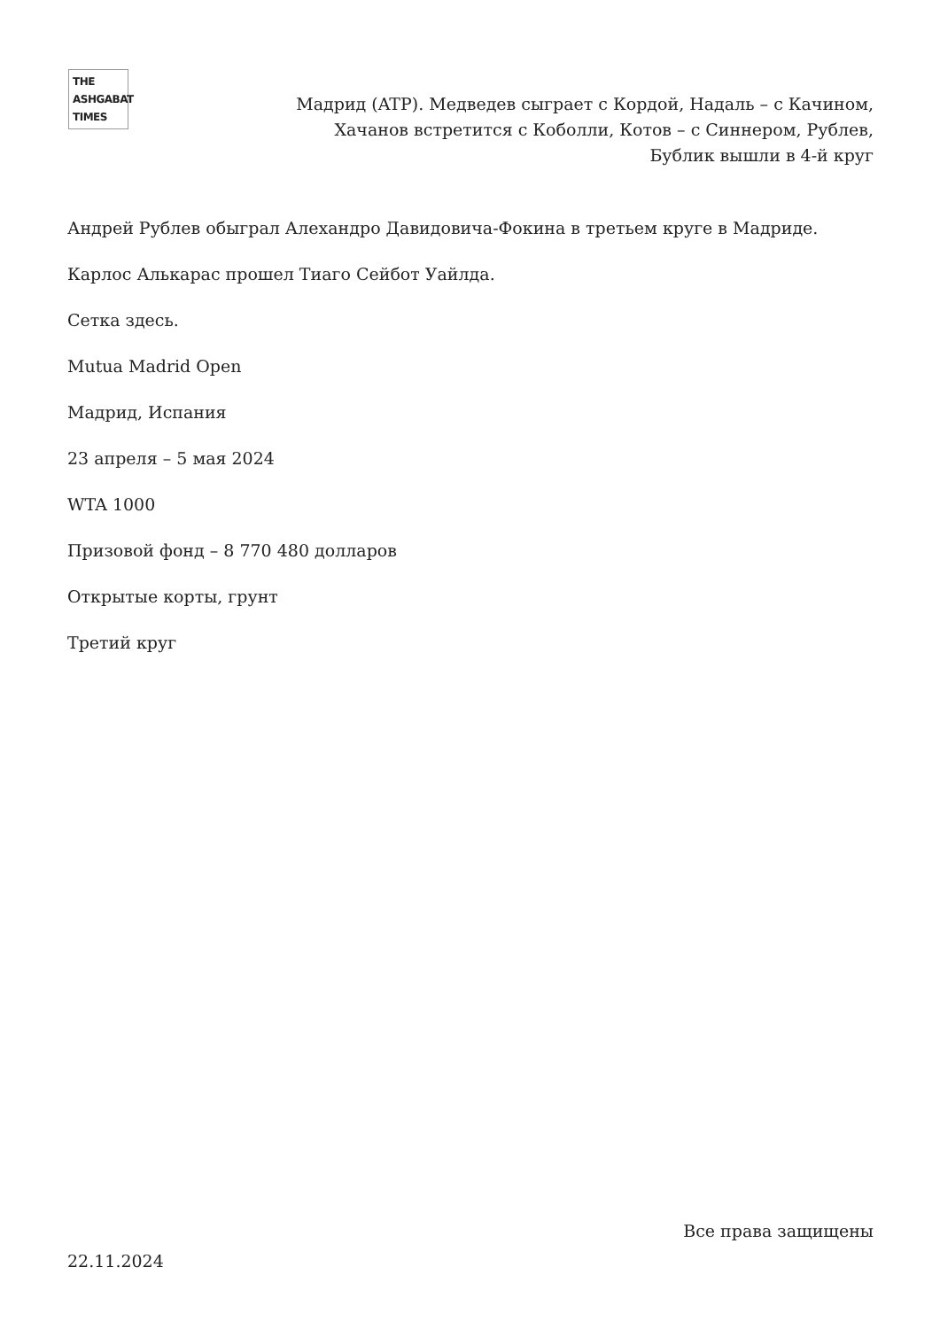THE
ASHGABAT
TIMES
Мадрид (ATP). Медведев сыграет с Кордой, Надаль – с Качином, Хачанов встретится с Коболли, Котов – с Синнером, Рублев, Бублик вышли в 4-й круг
Андрей Рублев обыграл Алехандро Давидовича-Фокина в третьем круге в Мадриде.
Карлос Алькарас прошел Тиаго Сейбот Уайлда.
Сетка здесь.
Mutua Madrid Open
Мадрид, Испания
23 апреля – 5 мая 2024
WTA 1000
Призовой фонд – 8 770 480 долларов
Открытые корты, грунт
Третий круг
Все права защищены
22.11.2024